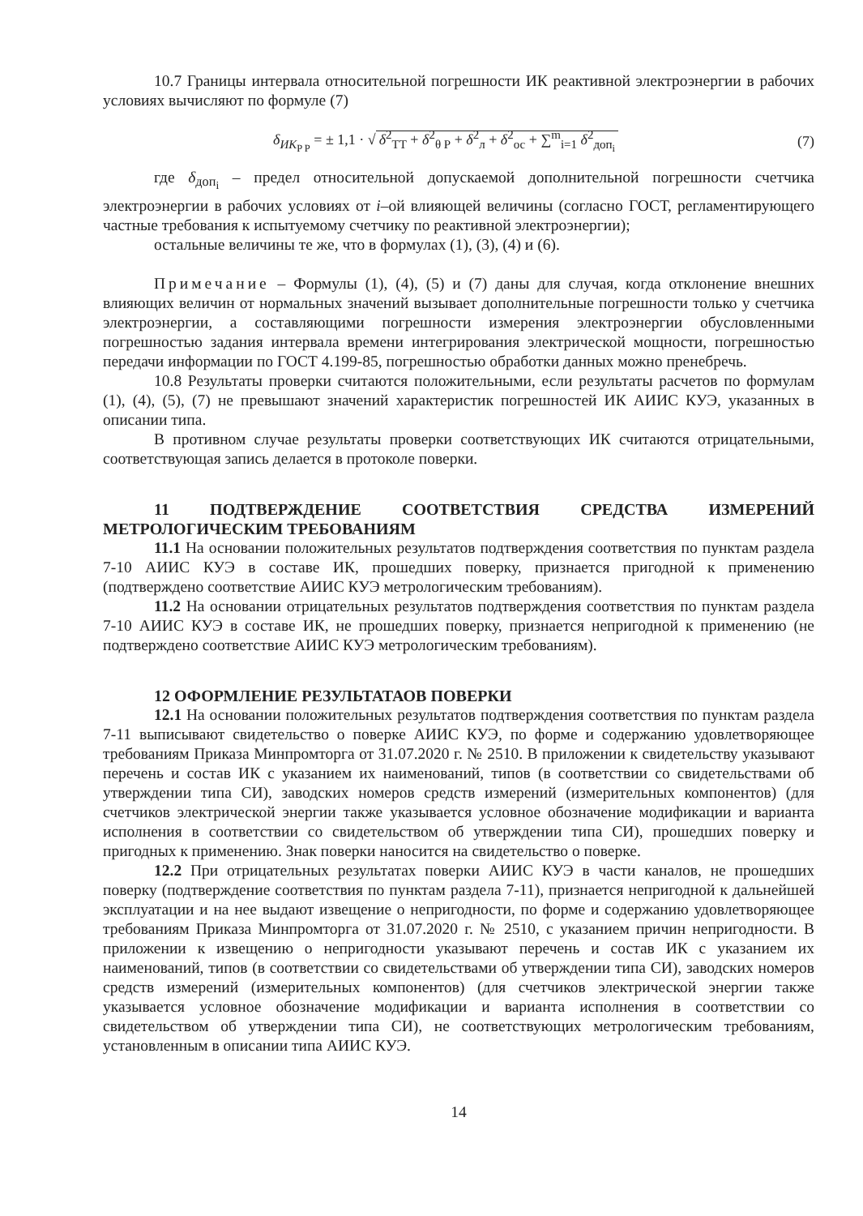10.7 Границы интервала относительной погрешности ИК реактивной электроэнергии в рабочих условиях вычисляют по формуле (7)
δ<sub>ИК<sub>P P</sub></sub> = ± 1,1 · √ δ<sup>2</sup><sub>TT</sub> + δ<sup>2</sup><sub>θ P</sub> + δ<sup>2</sup><sub>л</sub> + δ<sup>2</sup><sub>ос</sub> + ∑<sup>m</sup><sub>i=1</sub> δ<sup>2</sup><sub>доп<sub>i</sub></sub> (7)
где δ<sub>доп<sub>i</sub></sub> – предел относительной допускаемой дополнительной погрешности счетчика электроэнергии в рабочих условиях от i–ой влияющей величины (согласно ГОСТ, регламентирующего частные требования к испытуемому счетчику по реактивной электроэнергии);
остальные величины те же, что в формулах (1), (3), (4) и (6).
Примечание – Формулы (1), (4), (5) и (7) даны для случая, когда отклонение внешних влияющих величин от нормальных значений вызывает дополнительные погрешности только у счетчика электроэнергии, а составляющими погрешности измерения электроэнергии обусловленными погрешностью задания интервала времени интегрирования электрической мощности, погрешностью передачи информации по ГОСТ 4.199-85, погрешностью обработки данных можно пренебречь.
10.8 Результаты проверки считаются положительными, если результаты расчетов по формулам (1), (4), (5), (7) не превышают значений характеристик погрешностей ИК АИИС КУЭ, указанных в описании типа.
В противном случае результаты проверки соответствующих ИК считаются отрицательными, соответствующая запись делается в протоколе поверки.
11 ПОДТВЕРЖДЕНИЕ СООТВЕТСТВИЯ СРЕДСТВА ИЗМЕРЕНИЙ МЕТРОЛОГИЧЕСКИМ ТРЕБОВАНИЯМ
11.1 На основании положительных результатов подтверждения соответствия по пунктам раздела 7-10 АИИС КУЭ в составе ИК, прошедших поверку, признается пригодной к применению (подтверждено соответствие АИИС КУЭ метрологическим требованиям).
11.2 На основании отрицательных результатов подтверждения соответствия по пунктам раздела 7-10 АИИС КУЭ в составе ИК, не прошедших поверку, признается непригодной к применению (не подтверждено соответствие АИИС КУЭ метрологическим требованиям).
12 ОФОРМЛЕНИЕ РЕЗУЛЬТАТАОВ ПОВЕРКИ
12.1 На основании положительных результатов подтверждения соответствия по пунктам раздела 7-11 выписывают свидетельство о поверке АИИС КУЭ, по форме и содержанию удовлетворяющее требованиям Приказа Минпромторга от 31.07.2020 г. № 2510. В приложении к свидетельству указывают перечень и состав ИК с указанием их наименований, типов (в соответствии со свидетельствами об утверждении типа СИ), заводских номеров средств измерений (измерительных компонентов) (для счетчиков электрической энергии также указывается условное обозначение модификации и варианта исполнения в соответствии со свидетельством об утверждении типа СИ), прошедших поверку и пригодных к применению. Знак поверки наносится на свидетельство о поверке.
12.2 При отрицательных результатах поверки АИИС КУЭ в части каналов, не прошедших поверку (подтверждение соответствия по пунктам раздела 7-11), признается непригодной к дальнейшей эксплуатации и на нее выдают извещение о непригодности, по форме и содержанию удовлетворяющее требованиям Приказа Минпромторга от 31.07.2020 г. № 2510, с указанием причин непригодности. В приложении к извещению о непригодности указывают перечень и состав ИК с указанием их наименований, типов (в соответствии со свидетельствами об утверждении типа СИ), заводских номеров средств измерений (измерительных компонентов) (для счетчиков электрической энергии также указывается условное обозначение модификации и варианта исполнения в соответствии со свидетельством об утверждении типа СИ), не соответствующих метрологическим требованиям, установленным в описании типа АИИС КУЭ.
14